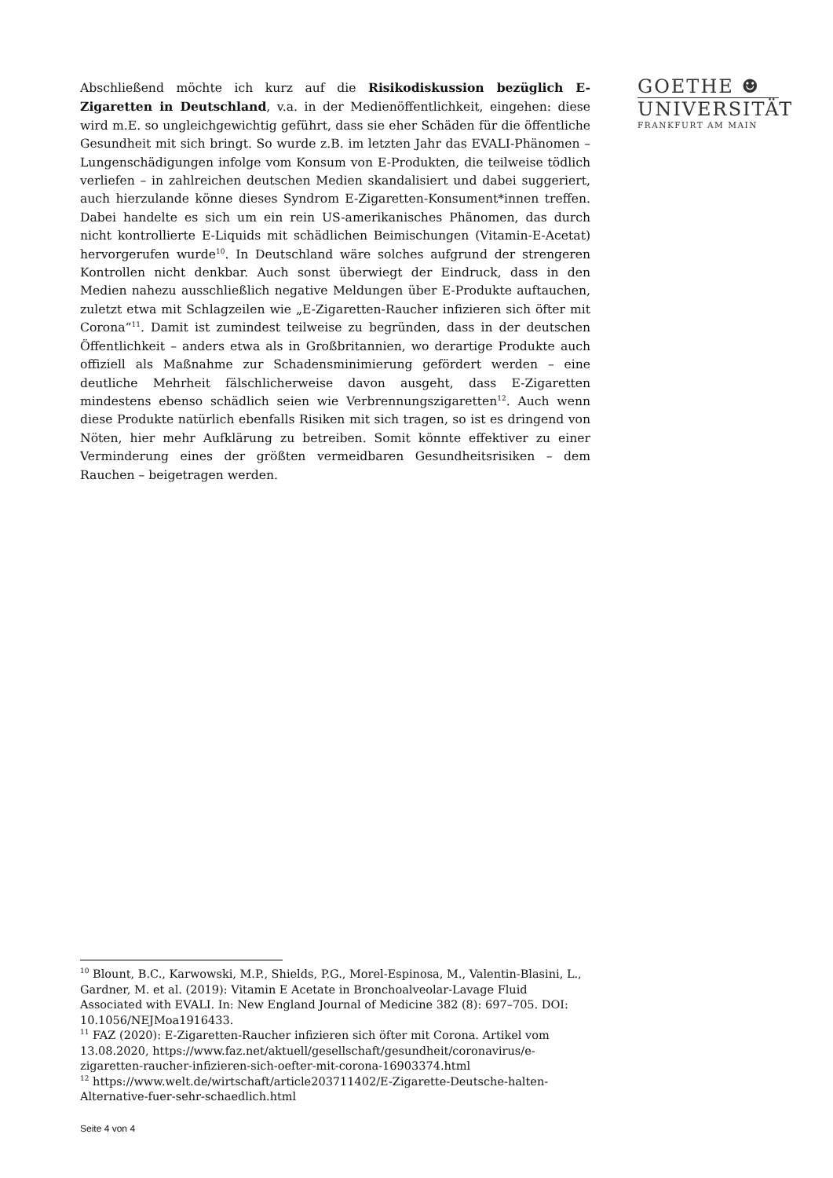Abschließend möchte ich kurz auf die Risikodiskussion bezüglich E-Zigaretten in Deutschland, v.a. in der Medienöffentlichkeit, eingehen: diese wird m.E. so ungleichgewichtig geführt, dass sie eher Schäden für die öffentliche Gesundheit mit sich bringt. So wurde z.B. im letzten Jahr das EVALI-Phänomen – Lungenschädigungen infolge vom Konsum von E-Produkten, die teilweise tödlich verliefen – in zahlreichen deutschen Medien skandalisiert und dabei suggeriert, auch hierzulande könne dieses Syndrom E-Zigaretten-Konsument*innen treffen. Dabei handelte es sich um ein rein US-amerikanisches Phänomen, das durch nicht kontrollierte E-Liquids mit schädlichen Beimischungen (Vitamin-E-Acetat) hervorgerufen wurde<sup>10</sup>. In Deutschland wäre solches aufgrund der strengeren Kontrollen nicht denkbar. Auch sonst überwiegt der Eindruck, dass in den Medien nahezu ausschließlich negative Meldungen über E-Produkte auftauchen, zuletzt etwa mit Schlagzeilen wie „E-Zigaretten-Raucher infizieren sich öfter mit Corona“<sup>11</sup>. Damit ist zumindest teilweise zu begründen, dass in der deutschen Öffentlichkeit – anders etwa als in Großbritannien, wo derartige Produkte auch offiziell als Maßnahme zur Schadensminimierung gefördert werden – eine deutliche Mehrheit fälschlicherweise davon ausgeht, dass E-Zigaretten mindestens ebenso schädlich seien wie Verbrennungszigaretten<sup>12</sup>. Auch wenn diese Produkte natürlich ebenfalls Risiken mit sich tragen, so ist es dringend von Nöten, hier mehr Aufklärung zu betreiben. Somit könnte effektiver zu einer Verminderung eines der größten vermeidbaren Gesundheitsrisiken – dem Rauchen – beigetragen werden.
GOETHE ☻
UNIVERSITÄT
FRANKFURT AM MAIN
<sup>10</sup> Blount, B.C., Karwowski, M.P., Shields, P.G., Morel-Espinosa, M., Valentin-Blasini, L., Gardner, M. et al. (2019): Vitamin E Acetate in Bronchoalveolar-Lavage Fluid Associated with EVALI. In: New England Journal of Medicine 382 (8): 697–705. DOI: 10.1056/NEJMoa1916433.
<sup>11</sup> FAZ (2020): E-Zigaretten-Raucher infizieren sich öfter mit Corona. Artikel vom 13.08.2020, https://www.faz.net/aktuell/gesellschaft/gesundheit/coronavirus/e-zigaretten-raucher-infizieren-sich-oefter-mit-corona-16903374.html
<sup>12</sup> https://www.welt.de/wirtschaft/article203711402/E-Zigarette-Deutsche-halten-Alternative-fuer-sehr-schaedlich.html
Seite 4 von 4